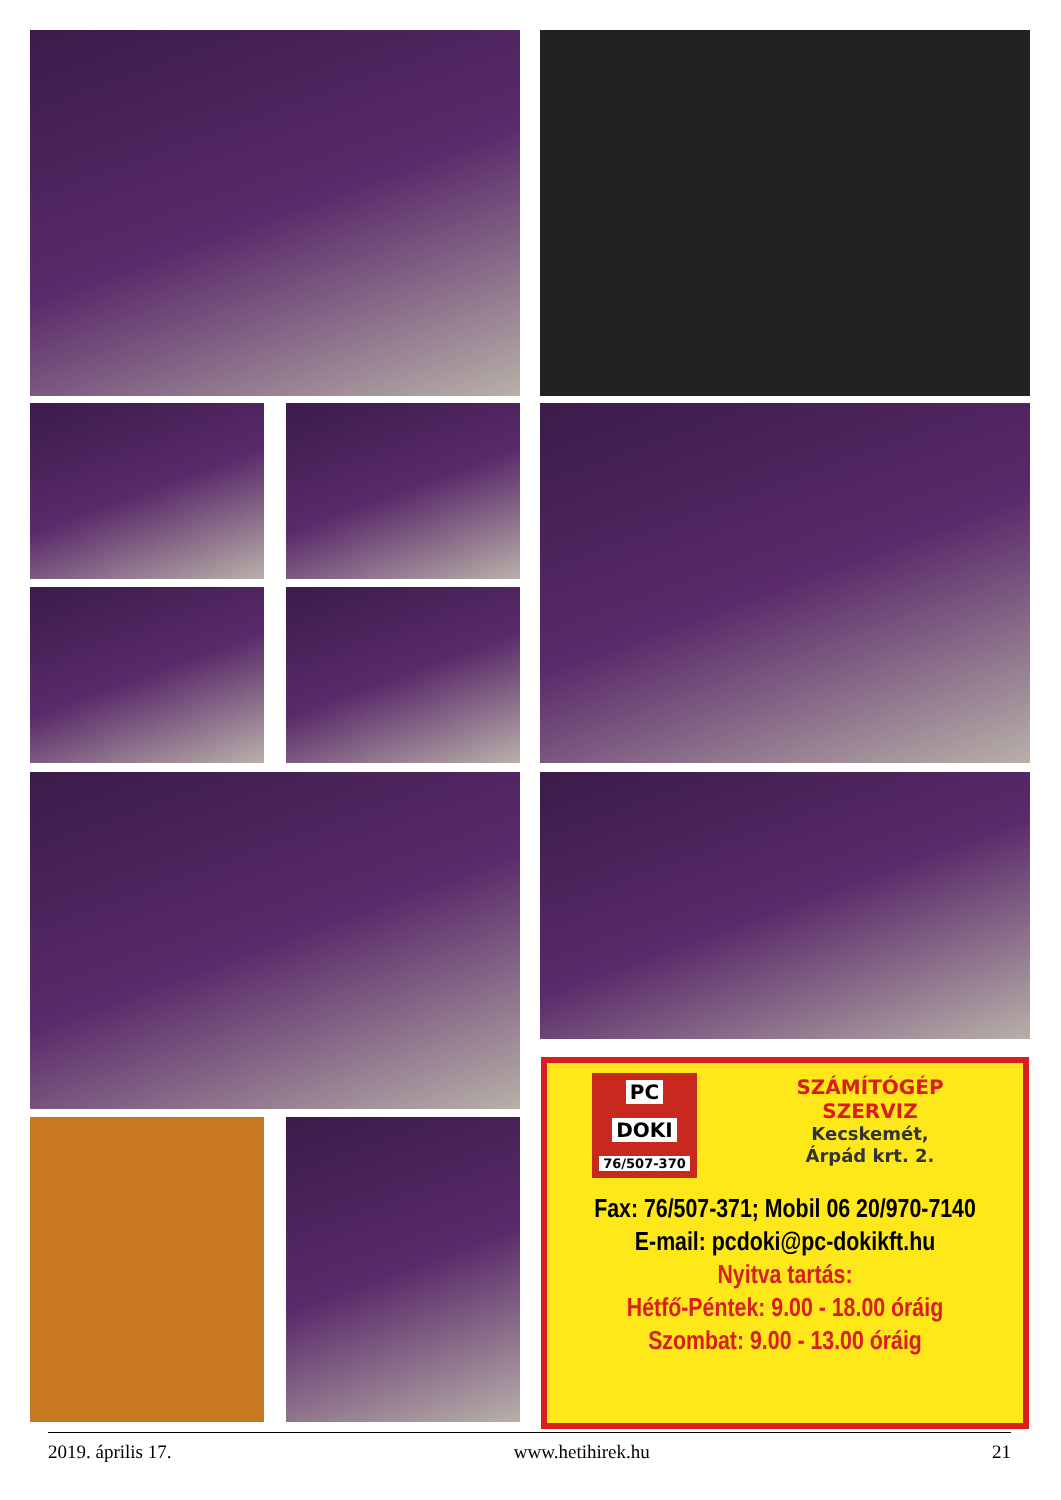PC
DOKI
76/507-370
SZÁMÍTÓGÉP
SZERVIZ
Kecskemét,
Árpád krt. 2.
Fax: 76/507-371; Mobil 06 20/970-7140
E-mail: pcdoki@pc-dokikft.hu
Nyitva tartás:
Hétfő-Péntek: 9.00 - 18.00 óráig
Szombat: 9.00 - 13.00 óráig
2019. április 17. www.hetihirek.hu 21